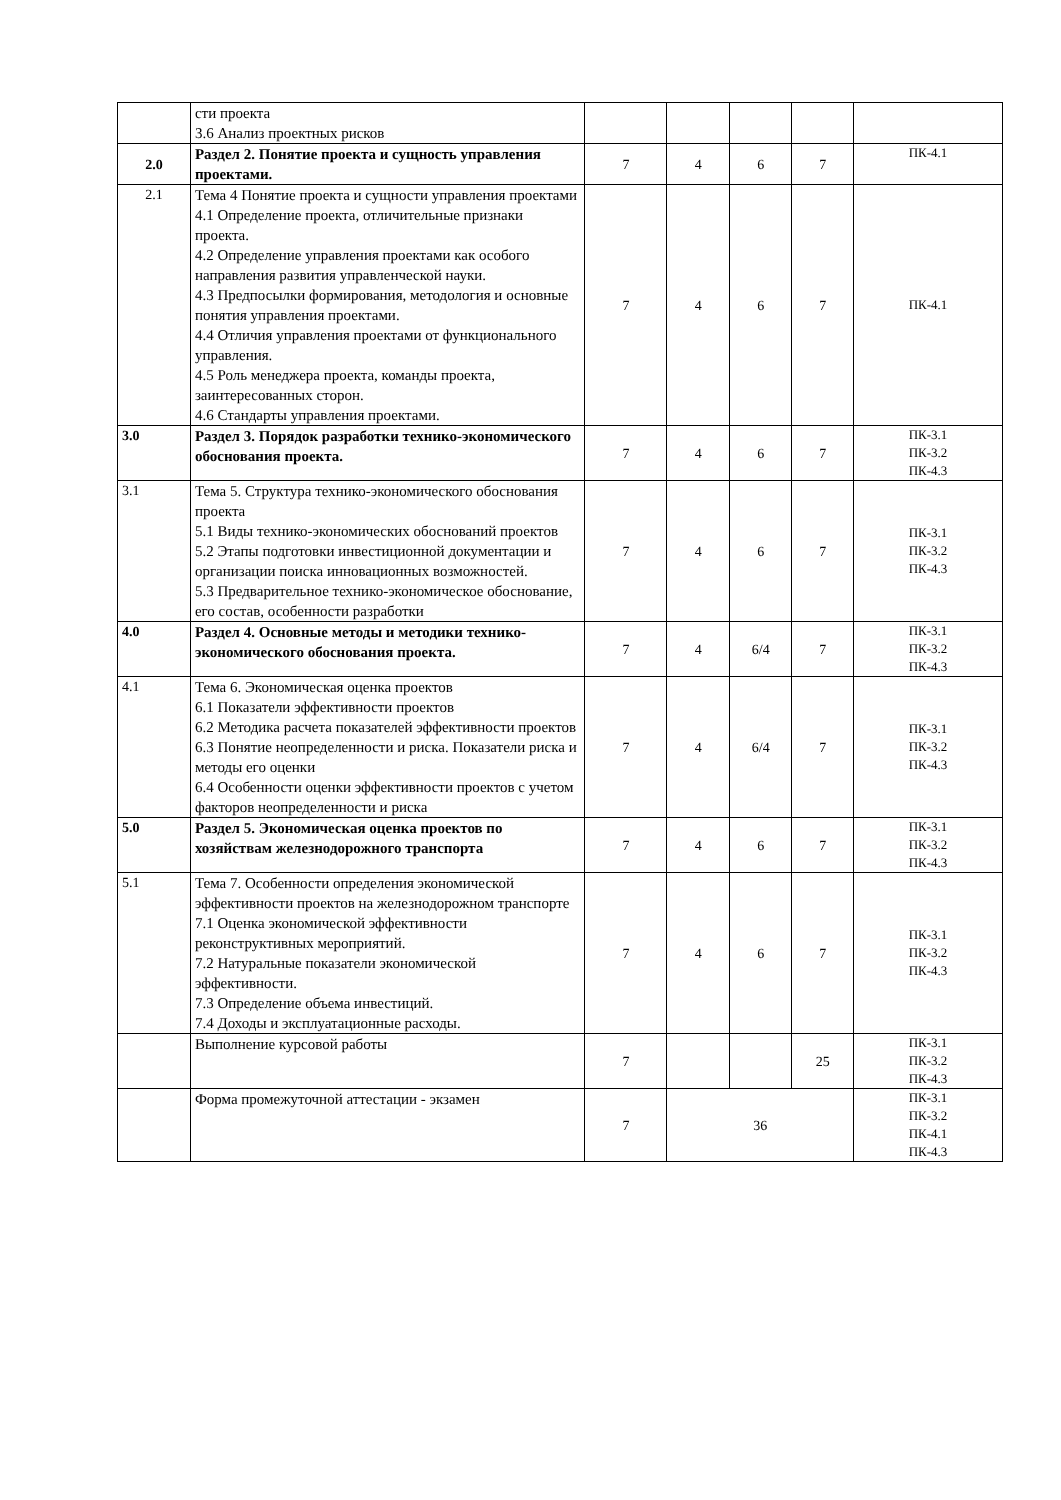| | сти проекта 3.6 Анализ проектных рисков | | | | | |
| 2.0 | Раздел 2. Понятие проекта и сущность управления проектами. | 7 | 4 | 6 | 7 | ПК-4.1 |
| 2.1 | Тема 4 Понятие проекта и сущности управления проектами 4.1 Определение проекта, отличительные признаки проекта. 4.2 Определение управления проектами как особого направления развития управленческой науки. 4.3 Предпосылки формирования, методология и основные понятия управления проектами. 4.4 Отличия управления проектами от функционального управления. 4.5 Роль менеджера проекта, команды проекта, заинтересованных сторон. 4.6 Стандарты управления проектами. | 7 | 4 | 6 | 7 | ПК-4.1 |
| 3.0 | Раздел 3. Порядок разработки технико-экономического обоснования проекта. | 7 | 4 | 6 | 7 | ПК-3.1 ПК-3.2 ПК-4.3 |
| 3.1 | Тема 5. Структура технико-экономического обоснования проекта 5.1 Виды технико-экономических обоснований проектов 5.2 Этапы подготовки инвестиционной документации и организации поиска инновационных возможностей. 5.3 Предварительное технико-экономическое обоснование, его состав, особенности разработки | 7 | 4 | 6 | 7 | ПК-3.1 ПК-3.2 ПК-4.3 |
| 4.0 | Раздел 4. Основные методы и методики технико-экономического обоснования проекта. | 7 | 4 | 6/4 | 7 | ПК-3.1 ПК-3.2 ПК-4.3 |
| 4.1 | Тема 6. Экономическая оценка проектов 6.1 Показатели эффективности проектов 6.2 Методика расчета показателей эффективности проектов 6.3 Понятие неопределенности и риска. Показатели риска и методы его оценки 6.4 Особенности оценки эффективности проектов с учетом факторов неопределенности и риска | 7 | 4 | 6/4 | 7 | ПК-3.1 ПК-3.2 ПК-4.3 |
| 5.0 | Раздел 5. Экономическая оценка проектов по хозяйствам железнодорожного транспорта | 7 | 4 | 6 | 7 | ПК-3.1 ПК-3.2 ПК-4.3 |
| 5.1 | Тема 7. Особенности определения экономической эффективности проектов на железнодорожном транспорте 7.1 Оценка экономической эффективности реконструктивных мероприятий. 7.2 Натуральные показатели экономической эффективности. 7.3 Определение объема инвестиций. 7.4 Доходы и эксплуатационные расходы. | 7 | 4 | 6 | 7 | ПК-3.1 ПК-3.2 ПК-4.3 |
| | Выполнение курсовой работы | 7 | | | 25 | ПК-3.1 ПК-3.2 ПК-4.3 |
| | Форма промежуточной аттестации - экзамен | 7 | 36 | | | ПК-3.1 ПК-3.2 ПК-4.1 ПК-4.3 |